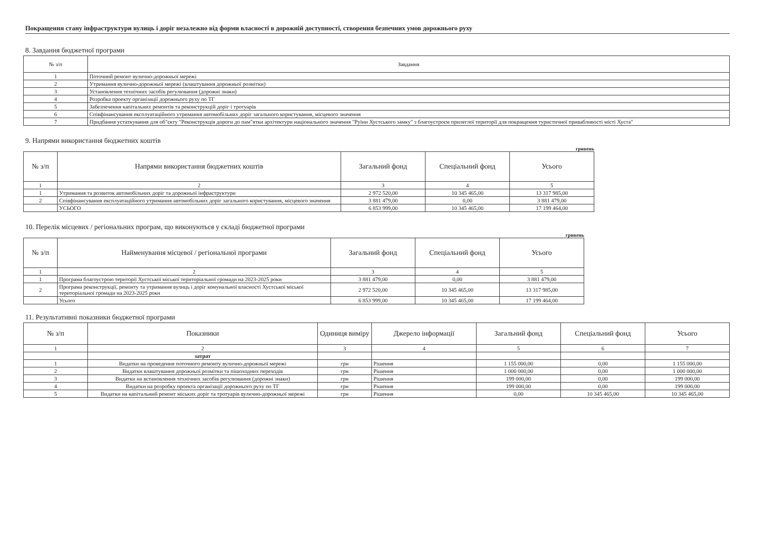Покращення стану інфраструктури вулиць і доріг незалежно від форми власності в дорожній доступності, створення безпечних умов дорожнього руху
8. Завдання бюджетної програми
| № з/п | Завдання |
| --- | --- |
| 1 | Поточний ремонт вулично-дорожньої мережі |
| 2 | Утримання вулично-дорожньої мережі (влаштування дорожньої розмітки) |
| 3 | Установлення технічних засобів регулювання (дорожні знаки) |
| 4 | Розробка проекту організації дорожнього руху по ТГ |
| 5 | Забезпечення капітальних ремонтів та реконструкцій доріг і тротуарів |
| 6 | Співфінансування експлуатаційного утримання автомобільних доріг загального користування, місцевого значення |
| 7 | Придбання устаткування для об"єкту "Реконструкція дороги до пам"ятки архітектури національного значення "Руїни Хустського замку" з благоустроєм прилеглої території для покращення туристичної привабливості місті Хуста" |
9. Напрями використання бюджетних коштів
гривень
| № з/п | Напрями використання бюджетних коштів | Загальний фонд | Спеціальний фонд | Усього |
| --- | --- | --- | --- | --- |
| 1 | 2 | 3 | 4 | 5 |
| 1 | Утримання та розвиток автомобільних доріг та дорожньої інфраструктури | 2 972 520,00 | 10 345 465,00 | 13 317 985,00 |
| 2 | Співфінансування експлуатаційного утримання автомобільних доріг загального користування, місцевого значення | 3 881 479,00 | 0,00 | 3 881 479,00 |
| | УСЬОГО | 6 853 999,00 | 10 345 465,00 | 17 199 464,00 |
10. Перелік місцевих / регіональних програм, що виконуються у складі бюджетної програми
гривень
| № з/п | Найменування місцевої / регіональної програми | Загальний фонд | Спеціальний фонд | Усього |
| --- | --- | --- | --- | --- |
| 1 | 2 | 3 | 4 | 5 |
| 1 | Програма благоустрою території Хустської міської територіальної громади на 2023-2025 роки | 3 881 479,00 | 0,00 | 3 881 479,00 |
| 2 | Програма реконструкції, ремонту та утримання вулиць і доріг комунальної власності Хустської міської територіальної громади на 2023-2025 роки | 2 972 520,00 | 10 345 465,00 | 13 317 985,00 |
| | Усього | 6 853 999,00 | 10 345 465,00 | 17 199 464,00 |
11. Результативні показники бюджетної програми
| № з/п | Показники | Одиниця виміру | Джерело інформації | Загальний фонд | Спеціальний фонд | Усього |
| --- | --- | --- | --- | --- | --- | --- |
| 1 | 2 | 3 | 4 | 5 | 6 | 7 |
| | затрат | | | | | |
| 1 | Видатки на проведення поточного ремонту вулично-дорожньої мережі | грн | Рішення | 1 155 000,00 | 0,00 | 1 155 000,00 |
| 2 | Видатки влаштування дорожньої розмітки та пішоходних переходів | грн | Рішення | 1 000 000,00 | 0,00 | 1 000 000,00 |
| 3 | Видатки на встановлення технічних засобів регулювання (дорожні знаки) | грн | Рішення | 199 000,00 | 0,00 | 199 000,00 |
| 4 | Видатки на розробку проекта організації дорожнього руху по ТГ | грн | Рішення | 199 000,00 | 0,00 | 199 000,00 |
| 5 | Видатки на капітальний ремонт міських доріг та тротуарів вулично-дорожньої мережі | грн | Рішення | 0,00 | 10 345 465,00 | 10 345 465,00 |